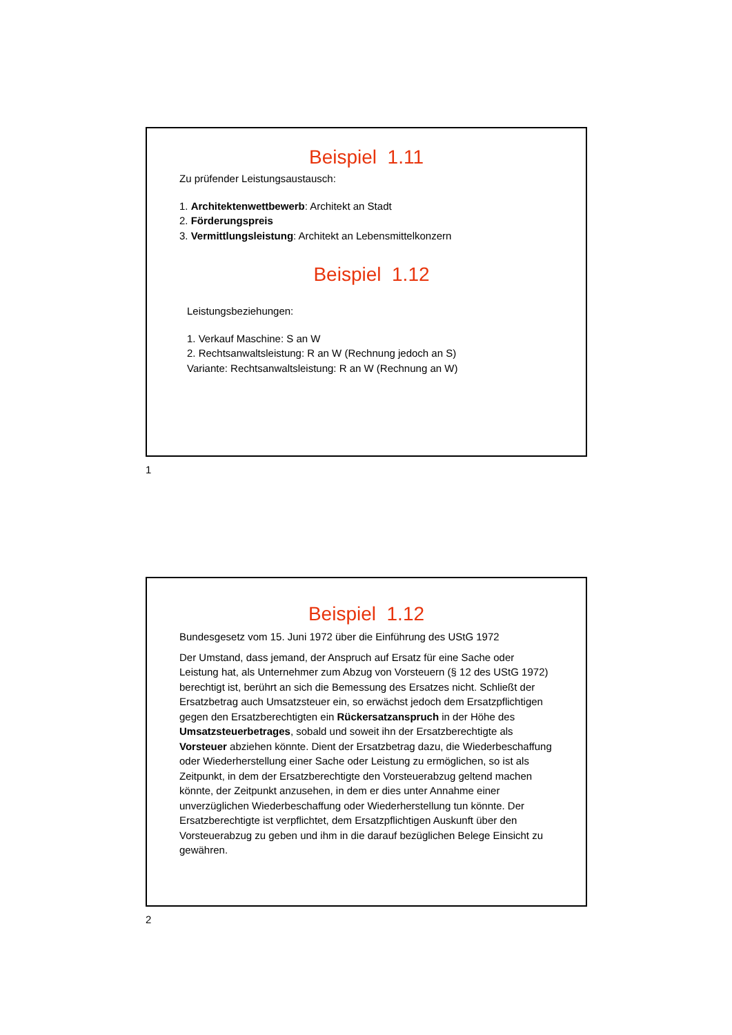Beispiel 1.11
Zu prüfender Leistungsaustausch:
1. Architektenwettbewerb: Architekt an Stadt
2. Förderungspreis
3. Vermittlungsleistung: Architekt an Lebensmittelkonzern
Beispiel 1.12
Leistungsbeziehungen:
1. Verkauf Maschine: S an W
2. Rechtsanwaltsleistung: R an W (Rechnung jedoch an S)
Variante: Rechtsanwaltsleistung: R an W (Rechnung an W)
1
Beispiel 1.12
Bundesgesetz vom 15. Juni 1972 über die Einführung des UStG 1972
Der Umstand, dass jemand, der Anspruch auf Ersatz für eine Sache oder Leistung hat, als Unternehmer zum Abzug von Vorsteuern (§ 12 des UStG 1972) berechtigt ist, berührt an sich die Bemessung des Ersatzes nicht. Schließt der Ersatzbetrag auch Umsatzsteuer ein, so erwächst jedoch dem Ersatzpflichtigen gegen den Ersatzberechtigten ein Rückersatzanspruch in der Höhe des Umsatzsteuerbetrages, sobald und soweit ihn der Ersatzberechtigte als Vorsteuer abziehen könnte. Dient der Ersatzbetrag dazu, die Wiederbeschaffung oder Wiederherstellung einer Sache oder Leistung zu ermöglichen, so ist als Zeitpunkt, in dem der Ersatzberechtigte den Vorsteuerabzug geltend machen könnte, der Zeitpunkt anzusehen, in dem er dies unter Annahme einer unverzüglichen Wiederbeschaffung oder Wiederherstellung tun könnte. Der Ersatzberechtigte ist verpflichtet, dem Ersatzpflichtigen Auskunft über den Vorsteuerabzug zu geben und ihm in die darauf bezüglichen Belege Einsicht zu gewähren.
2